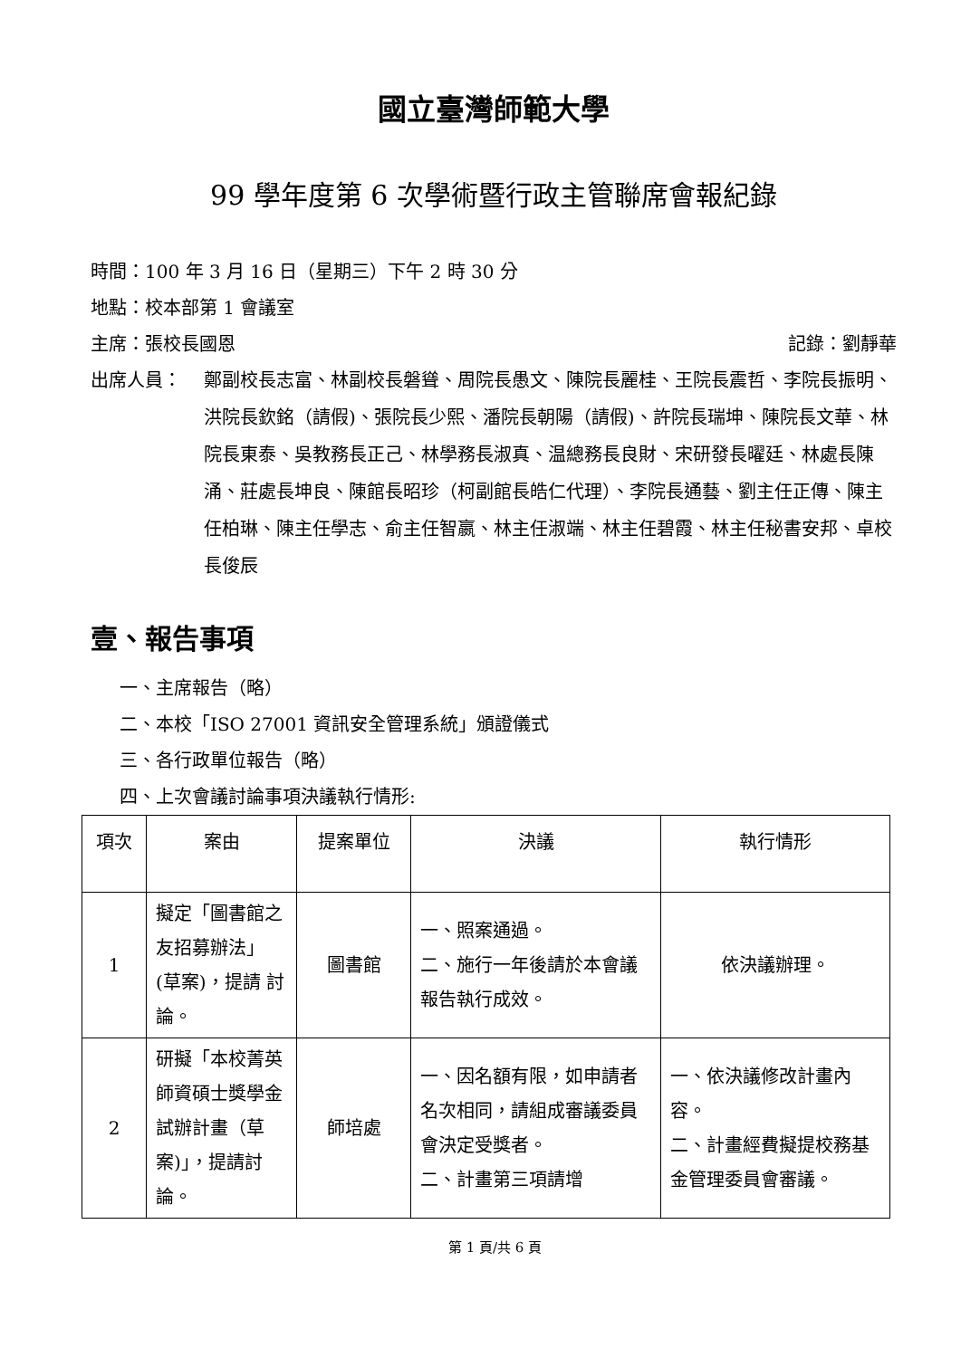國立臺灣師範大學
99 學年度第 6 次學術暨行政主管聯席會報紀錄
時間：100 年 3 月 16 日（星期三）下午 2 時 30 分
地點：校本部第 1 會議室
主席：張校長國恩 記錄：劉靜華
出席人員： 鄭副校長志富、林副校長磐聳、周院長愚文、陳院長麗桂、王院長震哲、李院長振明、洪院長欽銘（請假)、張院長少熙、潘院長朝陽（請假)、許院長瑞坤、陳院長文華、林院長東泰、吳教務長正己、林學務長淑真、温總務長良財、宋研發長曜廷、林處長陳涌、莊處長坤良、陳館長昭珍（柯副館長皓仁代理）、李院長通藝、劉主任正傳、陳主任柏琳、陳主任學志、俞主任智嬴、林主任淑端、林主任碧霞、林主任秘書安邦、卓校長俊辰
壹、報告事項
一、主席報告（略）
二、本校「ISO 27001 資訊安全管理系統」頒證儀式
三、各行政單位報告（略）
四、上次會議討論事項決議執行情形:
| 項次 | 案由 | 提案單位 | 決議 | 執行情形 |
| --- | --- | --- | --- | --- |
| 1 | 擬定「圖書館之友招募辦法」(草案)，提請 討論。 | 圖書館 | 一、照案通過。 二、施行一年後請於本會議報告執行成效。 | 依決議辦理。 |
| 2 | 研擬「本校菁英師資碩士獎學金試辦計畫（草案)」，提請討論。 | 師培處 | 一、因名額有限，如申請者名次相同，請組成審議委員會決定受獎者。 二、計畫第三項請增 | 一、依決議修改計畫內容。 二、計畫經費擬提校務基金管理委員會審議。 |
第 1 頁/共 6 頁